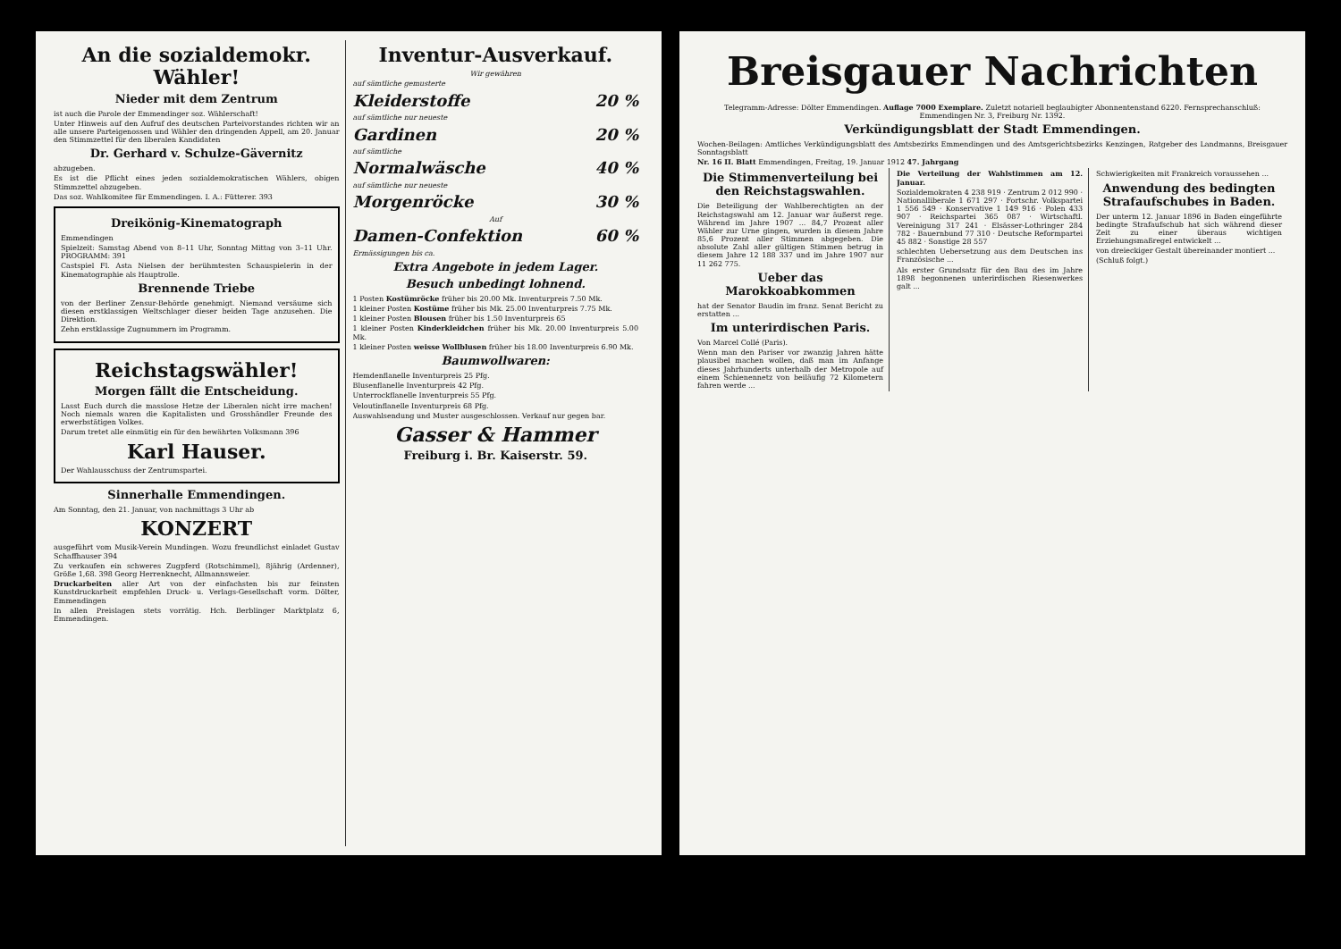An die sozialdemokr. Wähler!
Nieder mit dem Zentrum
ist auch die Parole der Emmendinger soz. Wählerschaft!
Unter Hinweis auf den Aufruf des deutschen Parteivorstandes richten wir an alle unsere Parteigenossen und Wähler den dringenden Appell, am 20. Januar den Stimmzettel für den liberalen Kandidaten
Dr. Gerhard v. Schulze-Gävernitz
abzugeben.
Es ist die Pflicht eines jeden sozialdemokratischen Wählers, obigen Stimmzettel abzugeben.
Das soz. Wahlkomitee für Emmendingen. I. A.: Fütterer. 393
Dreikönig-Kinematograph
Emmendingen
Spielzeit: Samstag Abend von 8–11 Uhr, Sonntag Mittag von 3–11 Uhr. PROGRAMM: 391
Castspiel Fl. Asta Nielsen der berühmtesten Schauspielerin in der Kinematographie als Hauptrolle.
Brennende Triebe
von der Berliner Zensur-Behörde genehmigt. Niemand versäume sich diesen erstklassigen Weltschlager dieser beiden Tage anzusehen. Die Direktion.
Zehn erstklassige Zugnummern im Programm.
Reichstagswähler!
Morgen fällt die Entscheidung.
Lasst Euch durch die masslose Hetze der Liberalen nicht irre machen! Noch niemals waren die Kapitalisten und Grosshändler Freunde des erwerbstätigen Volkes.
Darum tretet alle einmütig ein für den bewährten Volksmann 396
Karl Hauser.
Der Wahlausschuss der Zentrumspartei.
Sinnerhalle Emmendingen.
Am Sonntag, den 21. Januar, von nachmittags 3 Uhr ab
KONZERT
ausgeführt vom Musik-Verein Mundingen. Wozu freundlichst einladet Gustav Schaffhauser 394
Zu verkaufen ein schweres Zugpferd (Rotschimmel), 8jährig (Ardenner), Größe 1,68. 398 Georg Herrenknecht, Allmannsweier.
Druckarbeiten aller Art von der einfachsten bis zur feinsten Kunstdruckarbeit empfehlen Druck- u. Verlags-Gesellschaft vorm. Dölter, Emmendingen
In allen Preislagen stets vorrätig. Hch. Berblinger Marktplatz 6, Emmendingen.
Inventur-Ausverkauf.
Wir gewähren
auf sämtliche gemusterte
Kleiderstoffe 20 %
auf sämtliche nur neueste
Gardinen 20 %
auf sämtliche
Normalwäsche 40 %
auf sämtliche nur neueste
Morgenröcke 30 %
Auf
Damen-Confektion 60 %
Ermässigungen bis ca.
Extra Angebote in jedem Lager.
Besuch unbedingt lohnend.
1 Posten Kostümröcke früher bis 20.00 Mk. Inventurpreis 7.50 Mk.
1 kleiner Posten Kostüme früher bis Mk. 25.00 Inventurpreis 7.75 Mk.
1 kleiner Posten Blousen früher bis 1.50 Inventurpreis 65
1 kleiner Posten Kinderkleidchen früher bis Mk. 20.00 Inventurpreis 5.00 Mk.
1 kleiner Posten weisse Wollblusen früher bis 18.00 Inventurpreis 6.90 Mk.
Baumwollwaren:
Hemdenflanelle Inventurpreis 25 Pfg.
Blusenflanelle Inventurpreis 42 Pfg.
Unterrockflanelle Inventurpreis 55 Pfg.
Veloutinflanelle Inventurpreis 68 Pfg.
Auswahlsendung und Muster ausgeschlossen. Verkauf nur gegen bar.
Gasser & Hammer
Freiburg i. Br. Kaiserstr. 59.
Breisgauer Nachrichten
Telegramm-Adresse: Dölter Emmendingen. Auflage 7000 Exemplare. Zuletzt notariell beglaubigter Abonnentenstand 6220. Fernsprechanschluß: Emmendingen Nr. 3, Freiburg Nr. 1392.
Verkündigungsblatt der Stadt Emmendingen.
Wochen-Beilagen: Amtliches Verkündigungsblatt des Amtsbezirks Emmendingen und des Amtsgerichtsbezirks Kenzingen, Ratgeber des Landmanns, Breisgauer Sonntagsblatt
Nr. 16 II. Blatt Emmendingen, Freitag, 19. Januar 1912 47. Jahrgang
Die Stimmenverteilung bei den Reichstagswahlen.
Die Beteiligung der Wahlberechtigten an der Reichstagswahl am 12. Januar war äußerst rege. Während im Jahre 1907 ... 84,7 Prozent aller Wähler zur Urne gingen, wurden in diesem Jahre 85,6 Prozent aller Stimmen abgegeben. Die absolute Zahl aller gültigen Stimmen betrug in diesem Jahre 12 188 337 und im Jahre 1907 nur 11 262 775.
Ueber das Marokkoabkommen
hat der Senator Baudin im franz. Senat Bericht zu erstatten ...
Im unterirdischen Paris.
Von Marcel Collé (Paris).
Wenn man den Pariser vor zwanzig Jahren hätte plausibel machen wollen, daß man im Anfange dieses Jahrhunderts unterhalb der Metropole auf einem Schienennetz von beiläufig 72 Kilometern fahren werde ...
Die Verteilung der Wahlstimmen am 12. Januar.
Sozialdemokraten 4 238 919 · Zentrum 2 012 990 · Nationalliberale 1 671 297 · Fortschr. Volkspartei 1 556 549 · Konservative 1 149 916 · Polen 433 907 · Reichspartei 365 087 · Wirtschaftl. Vereinigung 317 241 · Elsässer-Lothringer 284 782 · Bauernbund 77 310 · Deutsche Reformpartei 45 882 · Sonstige 28 557
schlechten Uebersetzung aus dem Deutschen ins Französische ...
Als erster Grundsatz für den Bau des im Jahre 1898 begonnenen unterirdischen Riesenwerkes galt ...
Schwierigkeiten mit Frankreich voraussehen ...
Anwendung des bedingten Strafaufschubes in Baden.
Der unterm 12. Januar 1896 in Baden eingeführte bedingte Strafaufschub hat sich während dieser Zeit zu einer überaus wichtigen Erziehungsmaßregel entwickelt ...
von dreieckiger Gestalt übereinander montiert ...
(Schluß folgt.)